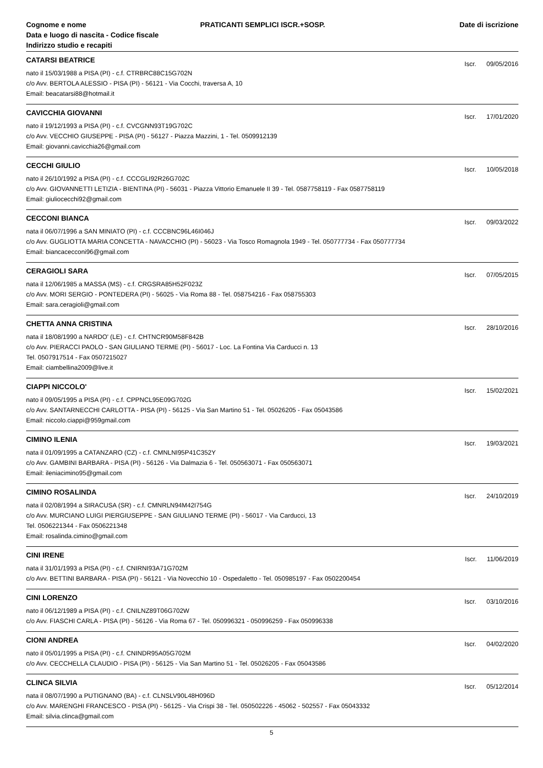Cognome e nome
Data e luogo di nascita - Codice fiscale
Indirizzo studio e recapiti
PRATICANTI SEMPLICI ISCR.+SOSP.
Date di iscrizione
CATARSI BEATRICE
Iscr. 09/05/2016
nato il 15/03/1988 a PISA (PI) - c.f. CTRBRC88C15G702N
c/o Avv. BERTOLA ALESSIO - PISA (PI) - 56121 - Via Cocchi, traversa A, 10
Email: beacatarsi88@hotmail.it
CAVICCHIA GIOVANNI
Iscr. 17/01/2020
nato il 19/12/1993 a PISA (PI) - c.f. CVCGNN93T19G702C
c/o Avv. VECCHIO GIUSEPPE - PISA (PI) - 56127 - Piazza Mazzini, 1 - Tel. 0509912139
Email: giovanni.cavicchia26@gmail.com
CECCHI GIULIO
Iscr. 10/05/2018
nato il 26/10/1992 a PISA (PI) - c.f. CCCGLI92R26G702C
c/o Avv. GIOVANNETTI LETIZIA - BIENTINA (PI) - 56031 - Piazza Vittorio Emanuele II 39 - Tel. 0587758119 - Fax 0587758119
Email: giuliocecchi92@gmail.com
CECCONI BIANCA
Iscr. 09/03/2022
nata il 06/07/1996 a SAN MINIATO (PI) - c.f. CCCBNC96L46I046J
c/o Avv. GUGLIOTTA MARIA CONCETTA - NAVACCHIO (PI) - 56023 - Via Tosco Romagnola 1949 - Tel. 050777734 - Fax 050777734
Email: biancacecconi96@gmail.com
CERAGIOLI SARA
Iscr. 07/05/2015
nata il 12/06/1985 a MASSA (MS) - c.f. CRGSRA85H52F023Z
c/o Avv. MORI SERGIO - PONTEDERA (PI) - 56025 - Via Roma 88 - Tel. 058754216 - Fax 058755303
Email: sara.ceragioli@gmail.com
CHETTA ANNA CRISTINA
Iscr. 28/10/2016
nata il 18/08/1990 a NARDO' (LE) - c.f. CHTNCR90M58F842B
c/o Avv. PIERACCI PAOLO - SAN GIULIANO TERME (PI) - 56017 - Loc. La Fontina Via Carducci n. 13
Tel. 0507917514 - Fax 0507215027
Email: ciambellina2009@live.it
CIAPPI NICCOLO'
Iscr. 15/02/2021
nato il 09/05/1995 a PISA (PI) - c.f. CPPNCL95E09G702G
c/o Avv. SANTARNECCHI CARLOTTA - PISA (PI) - 56125 - Via San Martino 51 - Tel. 05026205 - Fax 05043586
Email: niccolo.ciappi@959gmail.com
CIMINO ILENIA
Iscr. 19/03/2021
nata il 01/09/1995 a CATANZARO (CZ) - c.f. CMNLNI95P41C352Y
c/o Avv. GAMBINI BARBARA - PISA (PI) - 56126 - Via Dalmazia 6 - Tel. 050563071 - Fax 050563071
Email: ileniacimino95@gmail.com
CIMINO ROSALINDA
Iscr. 24/10/2019
nata il 02/08/1994 a SIRACUSA (SR) - c.f. CMNRLN94M42I754G
c/o Avv. MURCIANO LUIGI PIERGIUSEPPE - SAN GIULIANO TERME (PI) - 56017 - Via Carducci, 13
Tel. 0506221344 - Fax 0506221348
Email: rosalinda.cimino@gmail.com
CINI IRENE
Iscr. 11/06/2019
nata il 31/01/1993 a PISA (PI) - c.f. CNIRNI93A71G702M
c/o Avv. BETTINI BARBARA - PISA (PI) - 56121 - Via Novecchio 10 - Ospedaletto - Tel. 050985197 - Fax 0502200454
CINI LORENZO
Iscr. 03/10/2016
nato il 06/12/1989 a PISA (PI) - c.f. CNILNZ89T06G702W
c/o Avv. FIASCHI CARLA - PISA (PI) - 56126 - Via Roma 67 - Tel. 050996321 - 050996259 - Fax 050996338
CIONI ANDREA
Iscr. 04/02/2020
nato il 05/01/1995 a PISA (PI) - c.f. CNINDR95A05G702M
c/o Avv. CECCHELLA CLAUDIO - PISA (PI) - 56125 - Via San Martino 51 - Tel. 05026205 - Fax 05043586
CLINCA SILVIA
Iscr. 05/12/2014
nata il 08/07/1990 a PUTIGNANO (BA) - c.f. CLNSLV90L48H096D
c/o Avv. MARENGHI FRANCESCO - PISA (PI) - 56125 - Via Crispi 38 - Tel. 050502226 - 45062 - 502557 - Fax 05043332
Email: silvia.clinca@gmail.com
5